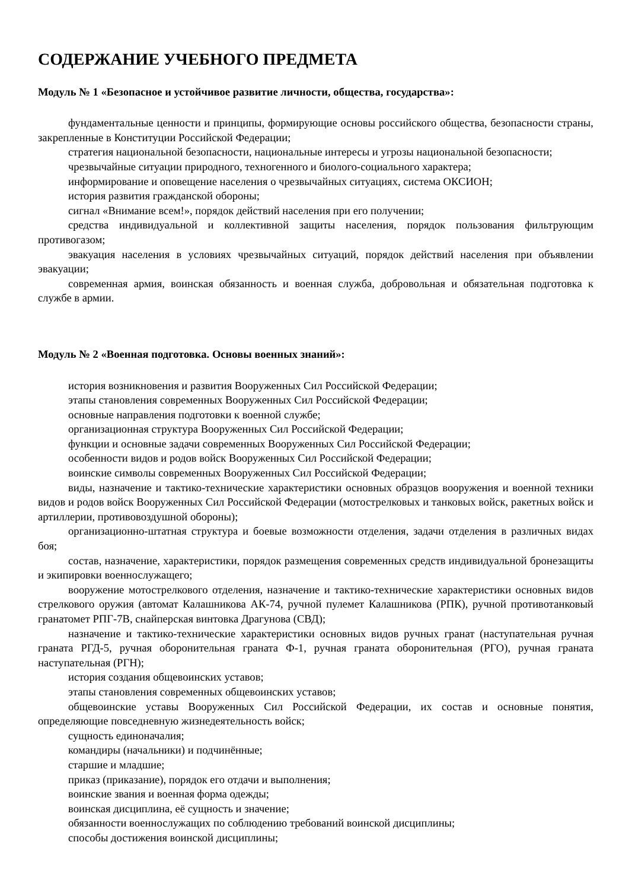СОДЕРЖАНИЕ УЧЕБНОГО ПРЕДМЕТА
Модуль № 1 «Безопасное и устойчивое развитие личности, общества, государства»:
фундаментальные ценности и принципы, формирующие основы российского общества, безопасности страны, закрепленные в Конституции Российской Федерации;
стратегия национальной безопасности, национальные интересы и угрозы национальной безопасности;
чрезвычайные ситуации природного, техногенного и биолого-социального характера;
информирование и оповещение населения о чрезвычайных ситуациях, система ОКСИОН;
история развития гражданской обороны;
сигнал «Внимание всем!», порядок действий населения при его получении;
средства индивидуальной и коллективной защиты населения, порядок пользования фильтрующим противогазом;
эвакуация населения в условиях чрезвычайных ситуаций, порядок действий населения при объявлении эвакуации;
современная армия, воинская обязанность и военная служба, добровольная и обязательная подготовка к службе в армии.
Модуль № 2 «Военная подготовка. Основы военных знаний»:
история возникновения и развития Вооруженных Сил Российской Федерации;
этапы становления современных Вооруженных Сил Российской Федерации;
основные направления подготовки к военной службе;
организационная структура Вооруженных Сил Российской Федерации;
функции и основные задачи современных Вооруженных Сил Российской Федерации;
особенности видов и родов войск Вооруженных Сил Российской Федерации;
воинские символы современных Вооруженных Сил Российской Федерации;
виды, назначение и тактико-технические характеристики основных образцов вооружения и военной техники видов и родов войск Вооруженных Сил Российской Федерации (мотострелковых и танковых войск, ракетных войск и артиллерии, противовоздушной обороны);
организационно-штатная структура и боевые возможности отделения, задачи отделения в различных видах боя;
состав, назначение, характеристики, порядок размещения современных средств индивидуальной бронезащиты и экипировки военнослужащего;
вооружение мотострелкового отделения, назначение и тактико-технические характеристики основных видов стрелкового оружия (автомат Калашникова АК-74, ручной пулемет Калашникова (РПК), ручной противотанковый гранатомет РПГ-7В, снайперская винтовка Драгунова (СВД);
назначение и тактико-технические характеристики основных видов ручных гранат (наступательная ручная граната РГД-5, ручная оборонительная граната Ф-1, ручная граната оборонительная (РГО), ручная граната наступательная (РГН);
история создания общевоинских уставов;
этапы становления современных общевоинских уставов;
общевоинские уставы Вооруженных Сил Российской Федерации, их состав и основные понятия, определяющие повседневную жизнедеятельность войск;
сущность единоначалия;
командиры (начальники) и подчинённые;
старшие и младшие;
приказ (приказание), порядок его отдачи и выполнения;
воинские звания и военная форма одежды;
воинская дисциплина, её сущность и значение;
обязанности военнослужащих по соблюдению требований воинской дисциплины;
способы достижения воинской дисциплины;